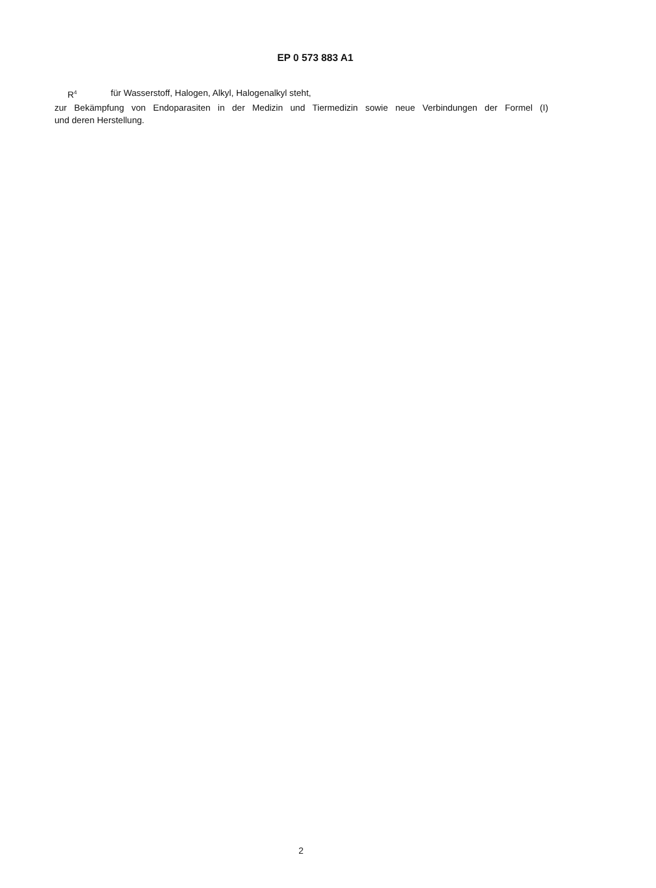EP 0 573 883 A1
R<sup>4</sup> für Wasserstoff, Halogen, Alkyl, Halogenalkyl steht,
zur Bekämpfung von Endoparasiten in der Medizin und Tiermedizin sowie neue Verbindungen der Formel (I)
und deren Herstellung.
2